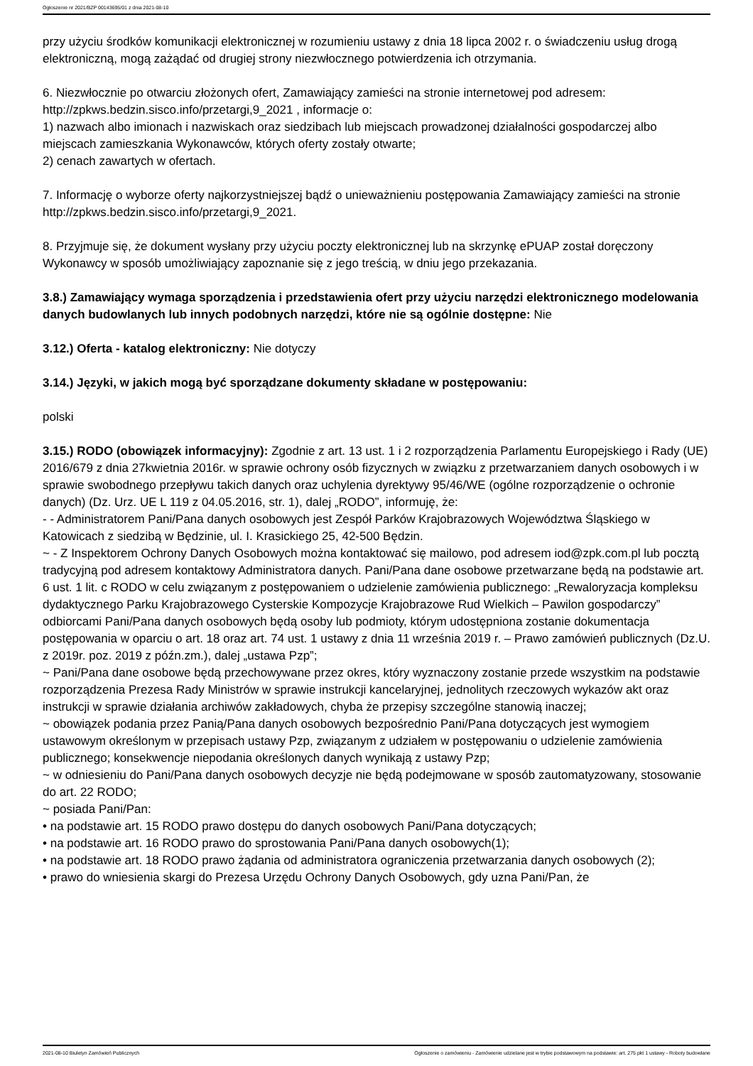Ogłoszenie nr 2021/BZP 00143695/01 z dnia 2021-08-10
przy użyciu środków komunikacji elektronicznej w rozumieniu ustawy z dnia 18 lipca 2002 r. o świadczeniu usług drogą elektroniczną, mogą zażądać od drugiej strony niezwłocznego potwierdzenia ich otrzymania.
6. Niezwłocznie po otwarciu złożonych ofert, Zamawiający zamieści na stronie internetowej pod adresem: http://zpkws.bedzin.sisco.info/przetargi,9_2021 , informacje o:
1) nazwach albo imionach i nazwiskach oraz siedzibach lub miejscach prowadzonej działalności gospodarczej albo miejscach zamieszkania Wykonawców, których oferty zostały otwarte;
2) cenach zawartych w ofertach.
7. Informację o wyborze oferty najkorzystniejszej bądź o unieważnieniu postępowania Zamawiający zamieści na stronie http://zpkws.bedzin.sisco.info/przetargi,9_2021.
8. Przyjmuje się, że dokument wysłany przy użyciu poczty elektronicznej lub na skrzynkę ePUAP został doręczony Wykonawcy w sposób umożliwiający zapoznanie się z jego treścią, w dniu jego przekazania.
3.8.) Zamawiający wymaga sporządzenia i przedstawienia ofert przy użyciu narzędzi elektronicznego modelowania danych budowlanych lub innych podobnych narzędzi, które nie są ogólnie dostępne: Nie
3.12.) Oferta - katalog elektroniczny: Nie dotyczy
3.14.) Języki, w jakich mogą być sporządzane dokumenty składane w postępowaniu:
polski
3.15.) RODO (obowiązek informacyjny): Zgodnie z art. 13 ust. 1 i 2 rozporządzenia Parlamentu Europejskiego i Rady (UE) 2016/679 z dnia 27kwietnia 2016r. w sprawie ochrony osób fizycznych w związku z przetwarzaniem danych osobowych i w sprawie swobodnego przepływu takich danych oraz uchylenia dyrektywy 95/46/WE (ogólne rozporządzenie o ochronie danych) (Dz. Urz. UE L 119 z 04.05.2016, str. 1), dalej „RODO”, informuję, że:
- - Administratorem Pani/Pana danych osobowych jest Zespół Parków Krajobrazowych Województwa Śląskiego w Katowicach z siedzibą w Będzinie, ul. I. Krasickiego 25, 42-500 Będzin.
~ - Z Inspektorem Ochrony Danych Osobowych można kontaktować się mailowo, pod adresem iod@zpk.com.pl lub pocztą tradycyjną pod adresem kontaktowy Administratora danych. Pani/Pana dane osobowe przetwarzane będą na podstawie art. 6 ust. 1 lit. c RODO w celu związanym z postępowaniem o udzielenie zamówienia publicznego: „Rewaloryzacja kompleksu dydaktycznego Parku Krajobrazowego Cysterskie Kompozycje Krajobrazowe Rud Wielkich – Pawilon gospodarczy” odbiorcami Pani/Pana danych osobowych będą osoby lub podmioty, którym udostępniona zostanie dokumentacja postępowania w oparciu o art. 18 oraz art. 74 ust. 1 ustawy z dnia 11 września 2019 r. – Prawo zamówień publicznych (Dz.U. z 2019r. poz. 2019 z późn.zm.), dalej „ustawa Pzp”;
~ Pani/Pana dane osobowe będą przechowywane przez okres, który wyznaczony zostanie przede wszystkim na podstawie rozporządzenia Prezesa Rady Ministrów w sprawie instrukcji kancelaryjnej, jednolitych rzeczowych wykazów akt oraz instrukcji w sprawie działania archiwów zakładowych, chyba że przepisy szczególne stanowią inaczej;
~ obowiązek podania przez Panią/Pana danych osobowych bezpośrednio Pani/Pana dotyczących jest wymogiem ustawowym określonym w przepisach ustawy Pzp, związanym z udziałem w postępowaniu o udzielenie zamówienia publicznego; konsekwencje niepodania określonych danych wynikają z ustawy Pzp;
~ w odniesieniu do Pani/Pana danych osobowych decyzje nie będą podejmowane w sposób zautomatyzowany, stosowanie do art. 22 RODO;
~ posiada Pani/Pan:
• na podstawie art. 15 RODO prawo dostępu do danych osobowych Pani/Pana dotyczących;
• na podstawie art. 16 RODO prawo do sprostowania Pani/Pana danych osobowych(1);
• na podstawie art. 18 RODO prawo żądania od administratora ograniczenia przetwarzania danych osobowych (2);
• prawo do wniesienia skargi do Prezesa Urzędu Ochrony Danych Osobowych, gdy uzna Pani/Pan, że
2021-08-10 Biuletyn Zamówień Publicznych Ogłoszenie o zamówieniu - Zamówienie udzielane jest w trybie podstawowym na podstawie: art. 275 pkt 1 ustawy - Roboty budowlane